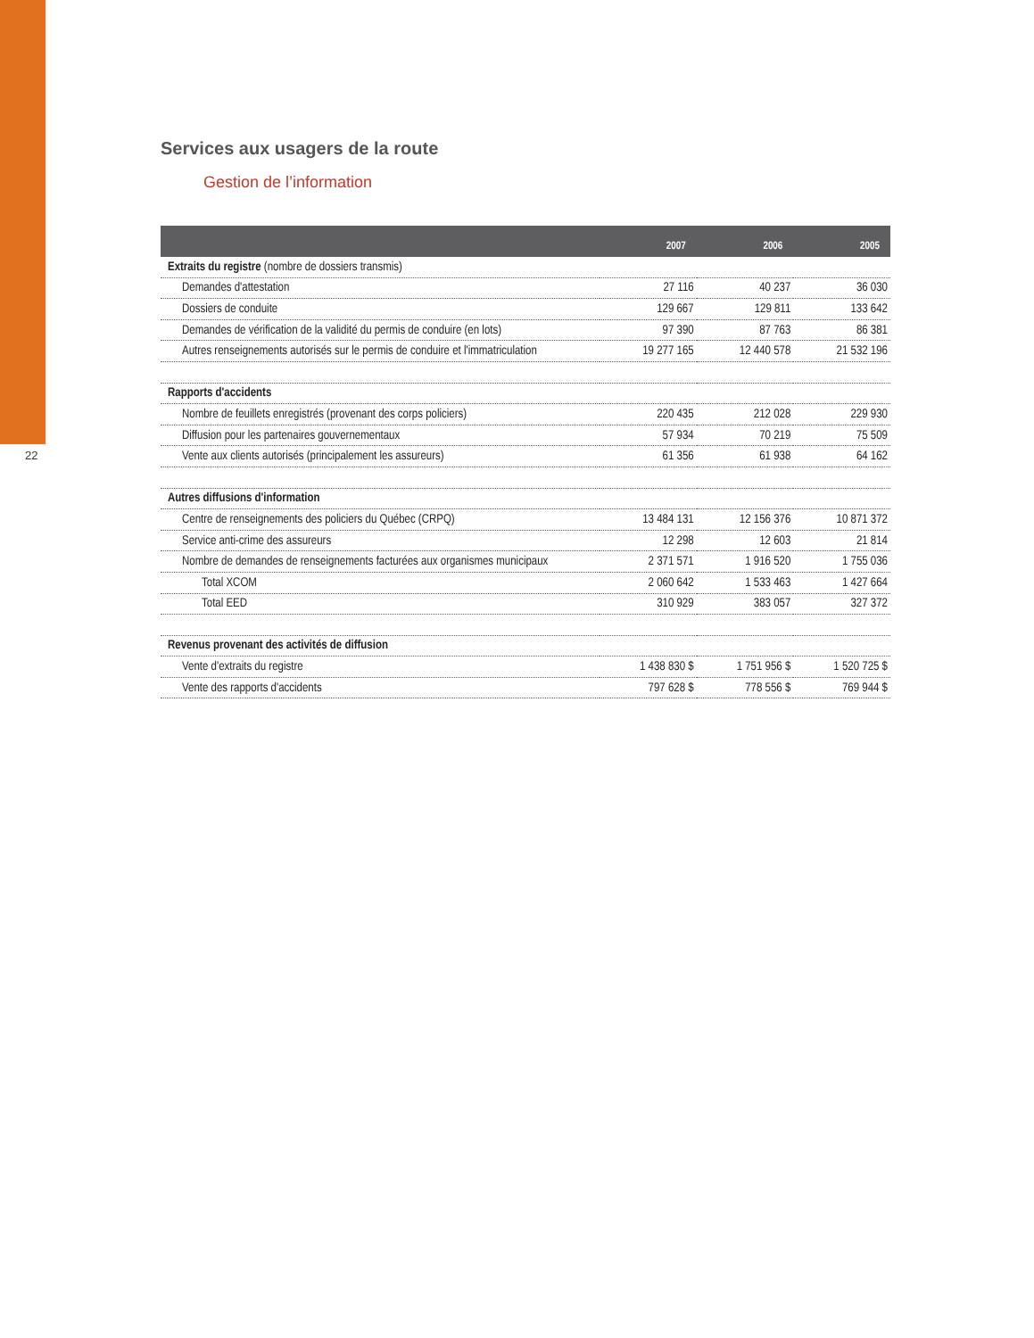22
Services aux usagers de la route
Gestion de l’information
| | 2007 | 2006 | 2005 |
| --- | --- | --- | --- |
| Extraits du registre (nombre de dossiers transmis) | | | |
| Demandes d'attestation | 27 116 | 40 237 | 36 030 |
| Dossiers de conduite | 129 667 | 129 811 | 133 642 |
| Demandes de vérification de la validité du permis de conduire (en lots) | 97 390 | 87 763 | 86 381 |
| Autres renseignements autorisés sur le permis de conduire et l'immatriculation | 19 277 165 | 12 440 578 | 21 532 196 |
| Rapports d'accidents | | | |
| Nombre de feuillets enregistrés (provenant des corps policiers) | 220 435 | 212 028 | 229 930 |
| Diffusion pour les partenaires gouvernementaux | 57 934 | 70 219 | 75 509 |
| Vente aux clients autorisés (principalement les assureurs) | 61 356 | 61 938 | 64 162 |
| Autres diffusions d'information | | | |
| Centre de renseignements des policiers du Québec (CRPQ) | 13 484 131 | 12 156 376 | 10 871 372 |
| Service anti-crime des assureurs | 12 298 | 12 603 | 21 814 |
| Nombre de demandes de renseignements facturées aux organismes municipaux | 2 371 571 | 1 916 520 | 1 755 036 |
| Total XCOM | 2 060 642 | 1 533 463 | 1 427 664 |
| Total EED | 310 929 | 383 057 | 327 372 |
| Revenus provenant des activités de diffusion | | | |
| Vente d'extraits du registre | 1 438 830 $ | 1 751 956 $ | 1 520 725 $ |
| Vente des rapports d'accidents | 797 628 $ | 778 556 $ | 769 944 $ |